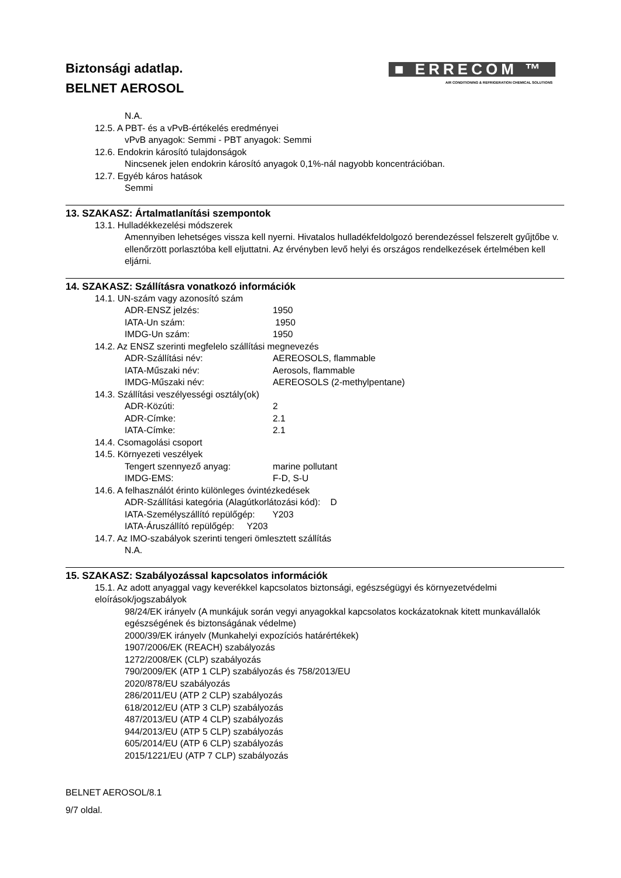Biztonsági adatlap.
BELNET AEROSOL
■ ERRECOM ™
AIR CONDITIONING & REFRIGERATION CHEMICAL SOLUTIONS
N.A.
12.5. A PBT- és a vPvB-értékelés eredményei
vPvB anyagok: Semmi - PBT anyagok: Semmi
12.6. Endokrin károsító tulajdonságok
Nincsenek jelen endokrin károsító anyagok 0,1%-nál nagyobb koncentrációban.
12.7. Egyéb káros hatások
Semmi
13. SZAKASZ: Ártalmatlanítási szempontok
13.1. Hulladékkezelési módszerek
Amennyiben lehetséges vissza kell nyerni. Hivatalos hulladékfeldolgozó berendezéssel felszerelt gyűjtőbe v. ellenőrzött porlasztóba kell eljuttatni. Az érvényben levő helyi és országos rendelkezések értelmében kell eljárni.
14. SZAKASZ: Szállításra vonatkozó információk
14.1. UN-szám vagy azonosító szám
ADR-ENSZ jelzés: 1950
IATA-Un szám: 1950
IMDG-Un szám: 1950
14.2. Az ENSZ szerinti megfelelo szállítási megnevezés
ADR-Szállítási név: AEREOSOLS, flammable
IATA-Műszaki név: Aerosols, flammable
IMDG-Műszaki név: AEREOSOLS (2-methylpentane)
14.3. Szállítási veszélyességi osztály(ok)
ADR-Közúti: 2
ADR-Címke: 2.1
IATA-Címke: 2.1
14.4. Csomagolási csoport
14.5. Környezeti veszélyek
Tengert szennyező anyag: marine pollutant
IMDG-EMS: F-D, S-U
14.6. A felhasználót érinto különleges óvintézkedések
ADR-Szállítási kategória (Alagútkorlátozási kód): D
IATA-Személyszállító repülőgép: Y203
IATA-Áruszállító repülőgép: Y203
14.7. Az IMO-szabályok szerinti tengeri ömlesztett szállítás
N.A.
15. SZAKASZ: Szabályozással kapcsolatos információk
15.1. Az adott anyaggal vagy keverékkel kapcsolatos biztonsági, egészségügyi és környezetvédelmi eloírások/jogszabályok
98/24/EK irányelv (A munkájuk során vegyi anyagokkal kapcsolatos kockázatoknak kitett munkavállalók egészségének és biztonságának védelme)
2000/39/EK irányelv (Munkahelyi expozíciós határértékek)
1907/2006/EK (REACH) szabályozás
1272/2008/EK (CLP) szabályozás
790/2009/EK (ATP 1 CLP) szabályozás és 758/2013/EU
2020/878/EU szabályozás
286/2011/EU (ATP 2 CLP) szabályozás
618/2012/EU (ATP 3 CLP) szabályozás
487/2013/EU (ATP 4 CLP) szabályozás
944/2013/EU (ATP 5 CLP) szabályozás
605/2014/EU (ATP 6 CLP) szabályozás
2015/1221/EU (ATP 7 CLP) szabályozás
BELNET AEROSOL/8.1
9/7 oldal.